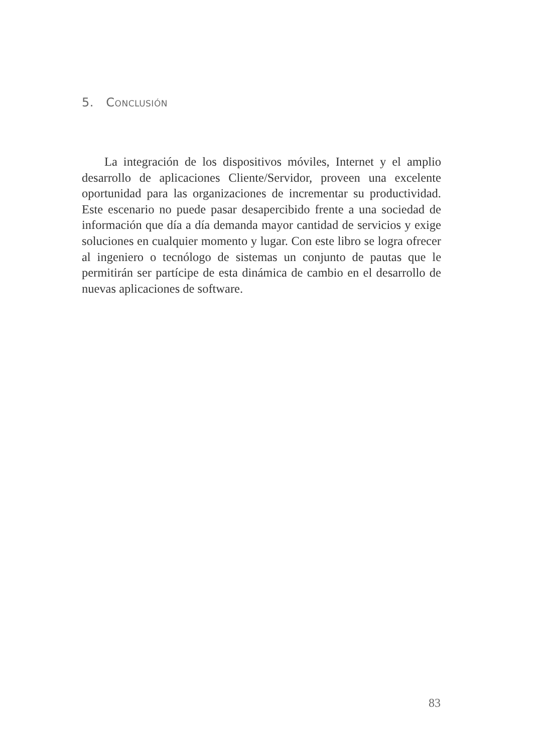5. CONCLUSIÓN
La integración de los dispositivos móviles, Internet y el amplio desarrollo de aplicaciones Cliente/Servidor, proveen una excelente oportunidad para las organizaciones de incrementar su productividad. Este escenario no puede pasar desapercibido frente a una sociedad de información que día a día demanda mayor cantidad de servicios y exige soluciones en cualquier momento y lugar. Con este libro se logra ofrecer al ingeniero o tecnólogo de sistemas un conjunto de pautas que le permitirán ser partícipe de esta dinámica de cambio en el desarrollo de nuevas aplicaciones de software.
83